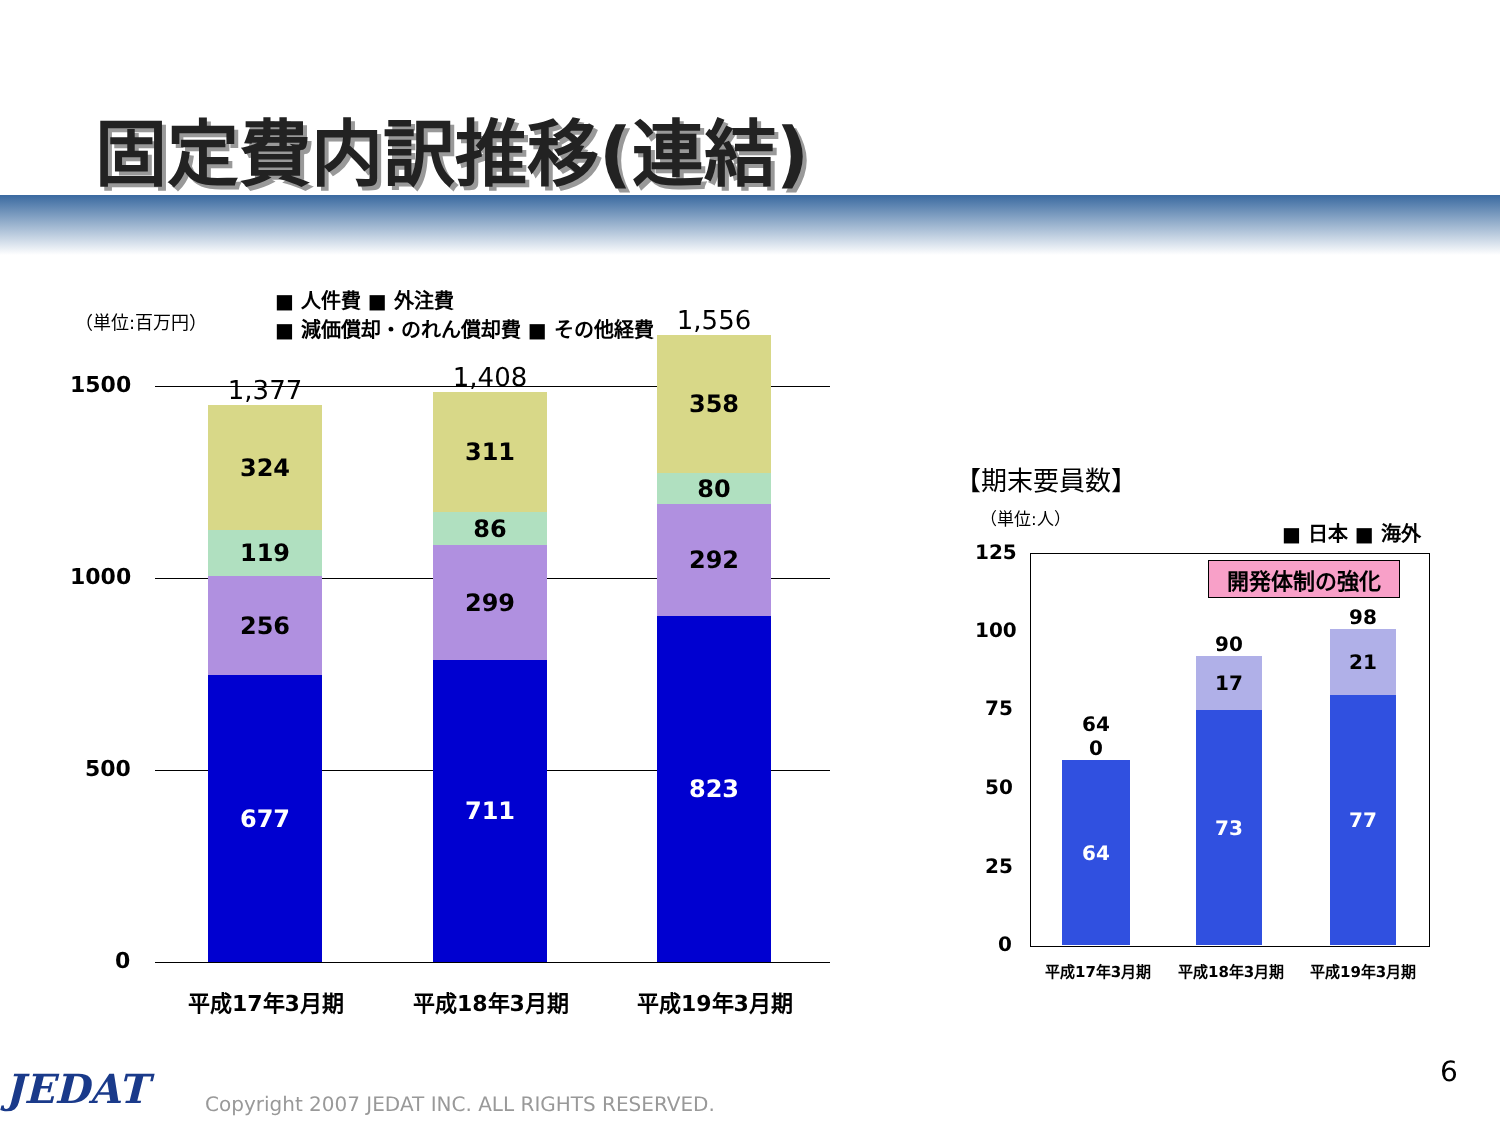固定費内訳推移(連結)
（単位:百万円）
■ 人件費 ■ 外注費
■ 減価償却・のれん償却費 ■ その他経費
1500
1000
500
0
1,377
324
119
256
677
1,408
311
86
299
711
1,556
358
80
292
823
平成17年3月期 平成18年3月期 平成19年3月期
【期末要員数】
（単位:人）
■ 日本 ■ 海外
125
100
75
50
25
0
開発体制の強化
64
0
64
90
17
73
98
21
77
平成17年3月期 平成18年3月期 平成19年3月期
6
JEDAT
Copyright 2007 JEDAT INC. ALL RIGHTS RESERVED.